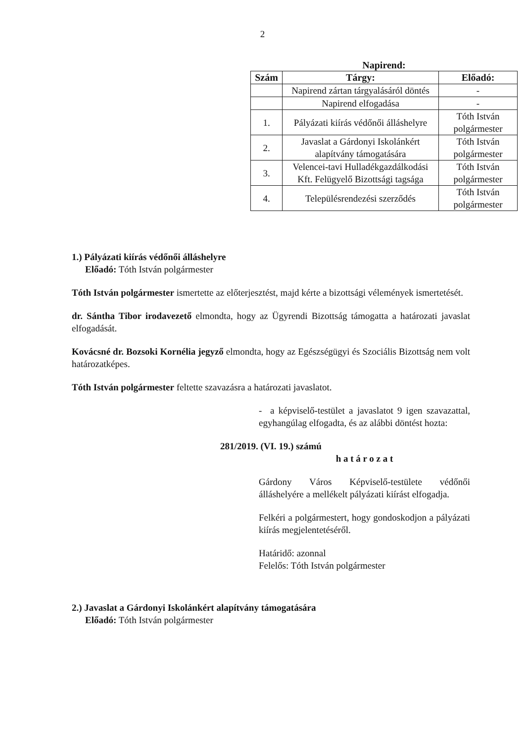2
Napirend:
| Szám | Tárgy: | Előadó: |
| --- | --- | --- |
| | Napirend zártan tárgyalásáról döntés | - |
| | Napirend elfogadása | - |
| 1. | Pályázati kiírás védőnői álláshelyre | Tóth István polgármester |
| 2. | Javaslat a Gárdonyi Iskolánkért alapítvány támogatására | Tóth István polgármester |
| 3. | Velencei-tavi Hulladékgazdálkodási Kft. Felügyelő Bizottsági tagsága | Tóth István polgármester |
| 4. | Településrendezési szerződés | Tóth István polgármester |
1.) Pályázati kiírás védőnői álláshelyre
Előadó: Tóth István polgármester
Tóth István polgármester ismertette az előterjesztést, majd kérte a bizottsági vélemények ismertetését.
dr. Sántha Tibor irodavezető elmondta, hogy az Ügyrendi Bizottság támogatta a határozati javaslat elfogadását.
Kovácsné dr. Bozsoki Kornélia jegyző elmondta, hogy az Egészségügyi és Szociális Bizottság nem volt határozatképes.
Tóth István polgármester feltette szavazásra a határozati javaslatot.
- a képviselő-testület a javaslatot 9 igen szavazattal, egyhangúlag elfogadta, és az alábbi döntést hozta:
281/2019. (VI. 19.) számú
h a t á r o z a t
Gárdony Város Képviselő-testülete védőnői álláshelyére a mellékelt pályázati kiírást elfogadja.
Felkéri a polgármestert, hogy gondoskodjon a pályázati kiírás megjelentetéséről.
Határidő: azonnal
Felelős: Tóth István polgármester
2.) Javaslat a Gárdonyi Iskolánkért alapítvány támogatására
Előadó: Tóth István polgármester